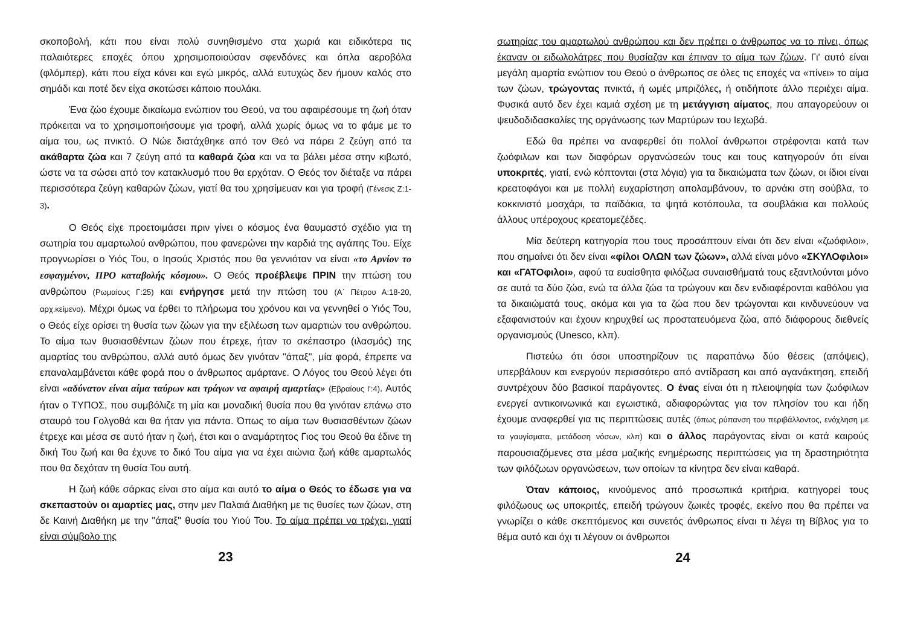σκοποβολή, κάτι που είναι πολύ συνηθισμένο στα χωριά και ειδικότερα τις παλαιότερες εποχές όπου χρησιμοποιούσαν σφενδόνες και όπλα αεροβόλα (φλόμπερ), κάτι που είχα κάνει και εγώ μικρός, αλλά ευτυχώς δεν ήμουν καλός στο σημάδι και ποτέ δεν είχα σκοτώσει κάποιο πουλάκι.
Ένα ζώο έχουμε δικαίωμα ενώπιον του Θεού, να του αφαιρέσουμε τη ζωή όταν πρόκειται να το χρησιμοποιήσουμε για τροφή, αλλά χωρίς όμως να το φάμε με το αίμα του, ως πνικτό. Ο Νώε διατάχθηκε από τον Θεό να πάρει 2 ζεύγη από τα ακάθαρτα ζώα και 7 ζεύγη από τα καθαρά ζώα και να τα βάλει μέσα στην κιβωτό, ώστε να τα σώσει από τον κατακλυσμό που θα ερχόταν. Ο Θεός τον διέταξε να πάρει περισσότερα ζεύγη καθαρών ζώων, γιατί θα του χρησίμευαν και για τροφή (Γένεσις Ζ:1-3).
Ο Θεός είχε προετοιμάσει πριν γίνει ο κόσμος ένα θαυμαστό σχέδιο για τη σωτηρία του αμαρτωλού ανθρώπου, που φανερώνει την καρδιά της αγάπης Του. Είχε προγνωρίσει ο Υιός Του, ο Ιησούς Χριστός που θα γεννιόταν να είναι «το Αρνίον το εσφαγμένον, ΠΡΟ καταβολής κόσμου». Ο Θεός προέβλεψε ΠΡΙΝ την πτώση του ανθρώπου (Ρωμαίους Γ:25) και ενήργησε μετά την πτώση του (Α΄ Πέτρου Α:18-20, αρχ.κείμενο). Μέχρι όμως να έρθει το πλήρωμα του χρόνου και να γεννηθεί ο Υιός Του, ο Θεός είχε ορίσει τη θυσία των ζώων για την εξιλέωση των αμαρτιών του ανθρώπου. Το αίμα των θυσιασθέντων ζώων που έτρεχε, ήταν το σκέπαστρο (ιλασμός) της αμαρτίας του ανθρώπου, αλλά αυτό όμως δεν γινόταν "άπαξ", μία φορά, έπρεπε να επαναλαμβάνεται κάθε φορά που ο άνθρωπος αμάρτανε. Ο Λόγος του Θεού λέγει ότι είναι «αδύνατον είναι αίμα ταύρων και τράγων να αφαιρή αμαρτίας» (Εβραίους Ι':4). Αυτός ήταν ο ΤΥΠΟΣ, που συμβόλιζε τη μία και μοναδική θυσία που θα γινόταν επάνω στο σταυρό του Γολγοθά και θα ήταν για πάντα. Όπως το αίμα των θυσιασθέντων ζώων έτρεχε και μέσα σε αυτό ήταν η ζωή, έτσι και ο αναμάρτητος Γιος του Θεού θα έδινε τη δική Του ζωή και θα έχυνε το δικό Του αίμα για να έχει αιώνια ζωή κάθε αμαρτωλός που θα δεχόταν τη θυσία Του αυτή.
Η ζωή κάθε σάρκας είναι στο αίμα και αυτό το αίμα ο Θεός το έδωσε για να σκεπαστούν οι αμαρτίες μας, στην μεν Παλαιά Διαθήκη με τις θυσίες των ζώων, στη δε Καινή Διαθήκη με την "άπαξ" θυσία του Υιού Του. Το αίμα πρέπει να τρέχει, γιατί είναι σύμβολο της
23
σωτηρίας του αμαρτωλού ανθρώπου και δεν πρέπει ο άνθρωπος να το πίνει, όπως έκαναν οι ειδωλολάτρες που θυσίαζαν και έπιναν το αίμα των ζώων. Γι' αυτό είναι μεγάλη αμαρτία ενώπιον του Θεού ο άνθρωπος σε όλες τις εποχές να «πίνει» το αίμα των ζώων, τρώγοντας πνικτά, ή ωμές μπριζόλες, ή οτιδήποτε άλλο περιέχει αίμα. Φυσικά αυτό δεν έχει καμιά σχέση με τη μετάγγιση αίματος, που απαγορεύουν οι ψευδοδιδασκαλίες της οργάνωσης των Μαρτύρων του Ιεχωβά.
Εδώ θα πρέπει να αναφερθεί ότι πολλοί άνθρωποι στρέφονται κατά των ζωόφιλων και των διαφόρων οργανώσεών τους και τους κατηγορούν ότι είναι υποκριτές, γιατί, ενώ κόπτονται (στα λόγια) για τα δικαιώματα των ζώων, οι ίδιοι είναι κρεατοφάγοι και με πολλή ευχαρίστηση απολαμβάνουν, το αρνάκι στη σούβλα, το κοκκινιστό μοσχάρι, τα παϊδάκια, τα ψητά κοτόπουλα, τα σουβλάκια και πολλούς άλλους υπέροχους κρεατομεζέδες.
Μία δεύτερη κατηγορία που τους προσάπτουν είναι ότι δεν είναι «ζωόφιλοι», που σημαίνει ότι δεν είναι «φίλοι ΟΛΩΝ των ζώων», αλλά είναι μόνο «ΣΚΥΛΟφιλοι» και «ΓΑΤΟφιλοι», αφού τα ευαίσθητα φιλόζωα συναισθήματά τους εξαντλούνται μόνο σε αυτά τα δύο ζώα, ενώ τα άλλα ζώα τα τρώγουν και δεν ενδιαφέρονται καθόλου για τα δικαιώματά τους, ακόμα και για τα ζώα που δεν τρώγονται και κινδυνεύουν να εξαφανιστούν και έχουν κηρυχθεί ως προστατευόμενα ζώα, από διάφορους διεθνείς οργανισμούς (Unesco, κλπ).
Πιστεύω ότι όσοι υποστηρίζουν τις παραπάνω δύο θέσεις (απόψεις), υπερβάλουν και ενεργούν περισσότερο από αντίδραση και από αγανάκτηση, επειδή συντρέχουν δύο βασικοί παράγοντες. Ο ένας είναι ότι η πλειοψηφία των ζωόφιλων ενεργεί αντικοινωνικά και εγωιστικά, αδιαφορώντας για τον πλησίον του και ήδη έχουμε αναφερθεί για τις περιπτώσεις αυτές (όπως ρύπανση του περιβάλλοντος, ενόχληση με τα γαυγίσματα, μετάδοση νόσων, κλπ) και ο άλλος παράγοντας είναι οι κατά καιρούς παρουσιαζόμενες στα μέσα μαζικής ενημέρωσης περιπτώσεις για τη δραστηριότητα των φιλόζωων οργανώσεων, των οποίων τα κίνητρα δεν είναι καθαρά.
Όταν κάποιος, κινούμενος από προσωπικά κριτήρια, κατηγορεί τους φιλόζωους ως υποκριτές, επειδή τρώγουν ζωικές τροφές, εκείνο που θα πρέπει να γνωρίζει ο κάθε σκεπτόμενος και συνετός άνθρωπος είναι τι λέγει τη Βίβλος για το θέμα αυτό και όχι τι λέγουν οι άνθρωποι
24